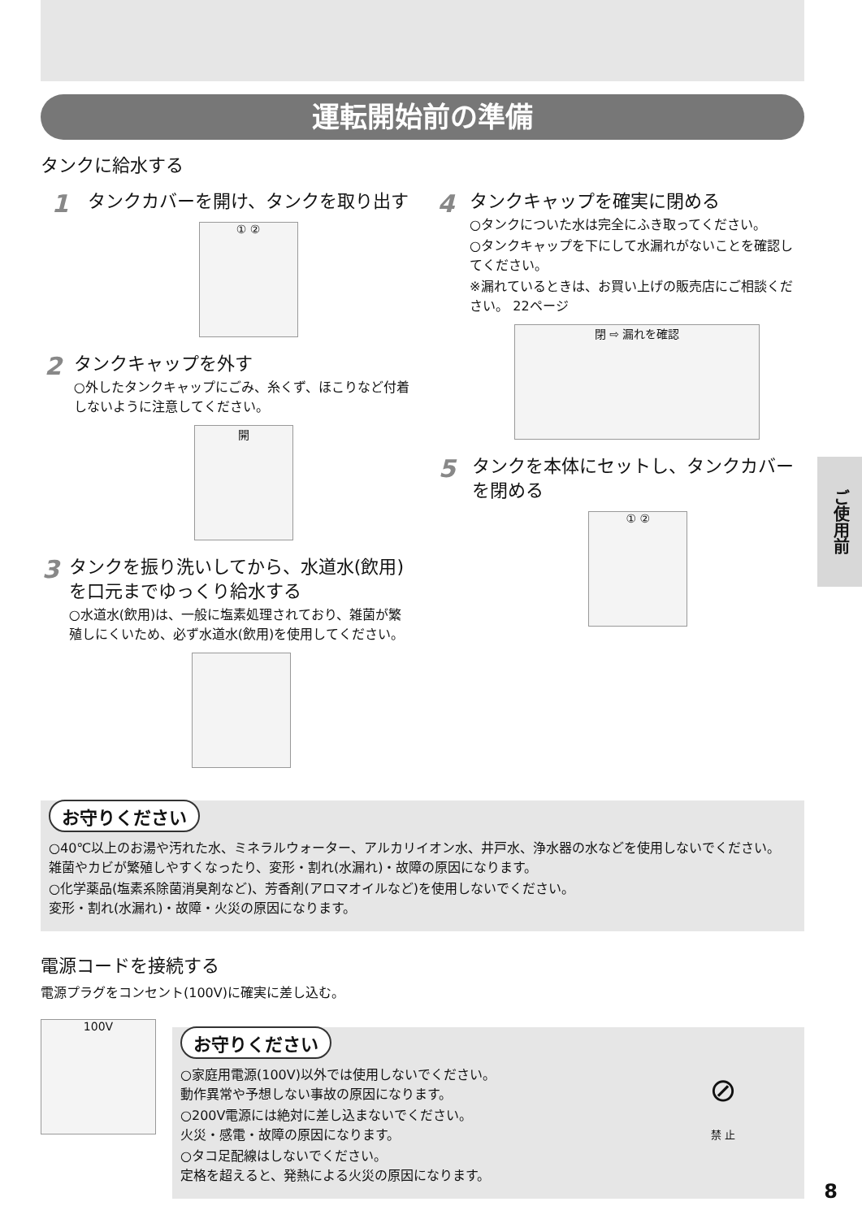運転開始前の準備
タンクに給水する
1
タンクカバーを開け、タンクを取り出す
① ②
2
タンクキャップを外す
○外したタンクキャップにごみ、糸くず、ほこりなど付着しないように注意してください。
開
3
タンクを振り洗いしてから、水道水(飲用)を口元までゆっくり給水する
○水道水(飲用)は、一般に塩素処理されており、雑菌が繁殖しにくいため、必ず水道水(飲用)を使用してください。
4
タンクキャップを確実に閉める
○タンクについた水は完全にふき取ってください。
○タンクキャップを下にして水漏れがないことを確認してください。
※漏れているときは、お買い上げの販売店にご相談ください。 22ページ
閉 ⇨ 漏れを確認
5
タンクを本体にセットし、タンクカバーを閉める
① ②
お守りください
○40℃以上のお湯や汚れた水、ミネラルウォーター、アルカリイオン水、井戸水、浄水器の水などを使用しないでください。
雑菌やカビが繁殖しやすくなったり、変形・割れ(水漏れ)・故障の原因になります。
○化学薬品(塩素系除菌消臭剤など)、芳香剤(アロマオイルなど)を使用しないでください。
変形・割れ(水漏れ)・故障・火災の原因になります。
電源コードを接続する
電源プラグをコンセント(100V)に確実に差し込む。
100V
お守りください
○家庭用電源(100V)以外では使用しないでください。
動作異常や予想しない事故の原因になります。
○200V電源には絶対に差し込まないでください。
火災・感電・故障の原因になります。
○タコ足配線はしないでください。
定格を超えると、発熱による火災の原因になります。
⊘
禁 止
ご使用前
8